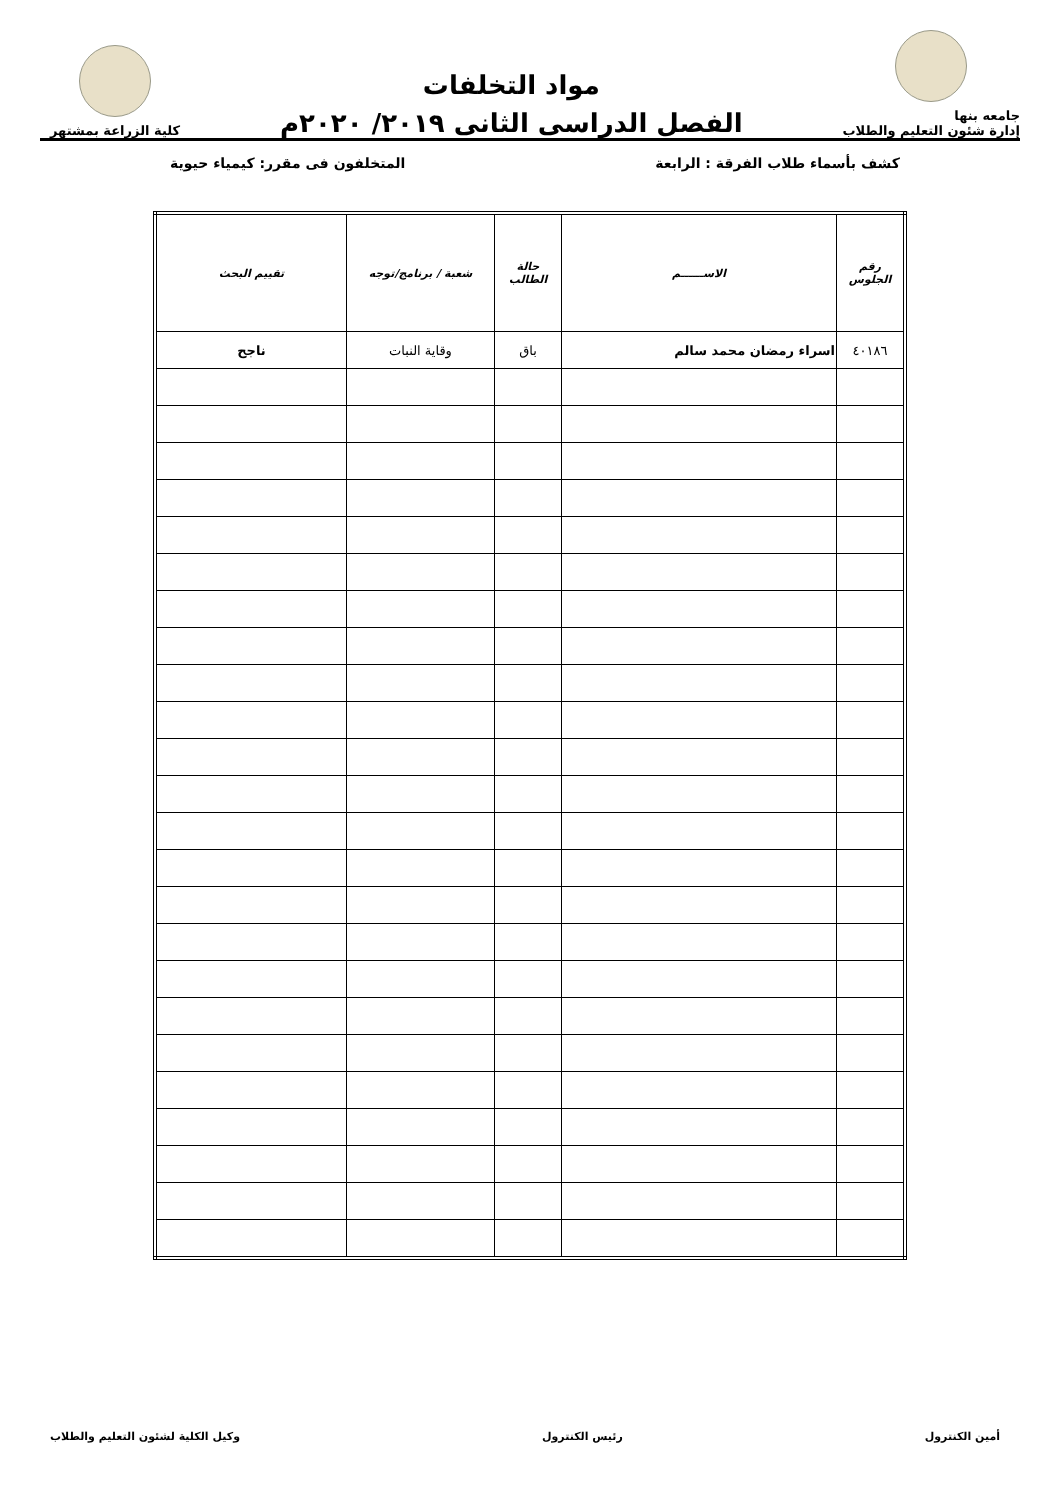جامعه بنها
إدارة شئون التعليم والطلاب
مواد التخلفات
الفصل الدراسى الثانى ٢٠١٩/ ٢٠٢٠م
كلية الزراعة بمشتهر
كشف بأسماء طلاب الفرقة : الرابعة المتخلفون فى مقرر: كيمياء حيوية
| رقم الجلوس | الاســــــم | حالة الطالب | شعبة / برنامج/توجه | تقييم البحث |
| --- | --- | --- | --- | --- |
| ٤٠١٨٦ | اسراء رمضان محمد سالم | باق | وقاية النبات | ناجح |
أمين الكنترول رئيس الكنترول وكيل الكلية لشئون التعليم والطلاب